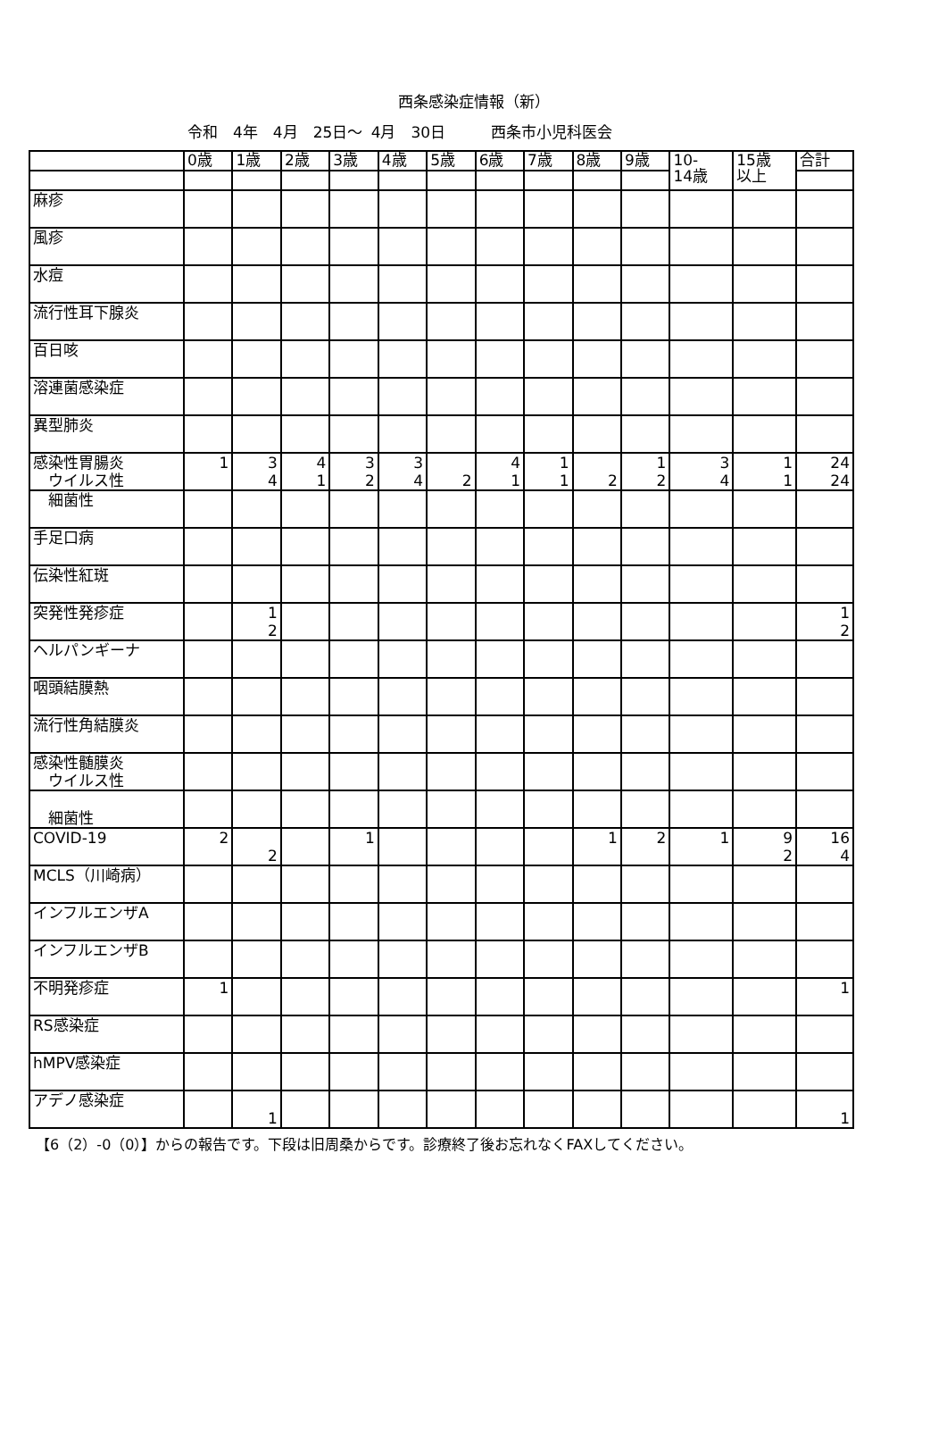西条感染症情報（新）
令和　4年　4月　25日～ 4月　30日　　　西条市小児科医会
| | 0歳 | 1歳 | 2歳 | 3歳 | 4歳 | 5歳 | 6歳 | 7歳 | 8歳 | 9歳 | 10- 14歳 | 15歳 以上 | 合計 |
| 麻疹 | | | | | | | | | | | | | |
| 風疹 | | | | | | | | | | | | | |
| 水痘 | | | | | | | | | | | | | |
| 流行性耳下腺炎 | | | | | | | | | | | | | |
| 百日咳 | | | | | | | | | | | | | |
| 溶連菌感染症 | | | | | | | | | | | | | |
| 異型肺炎 | | | | | | | | | | | | | |
| 感染性胃腸炎 ウイルス性 | 1 | 3 4 | 4 1 | 3 2 | 3 4 | 2 | 4 1 | 1 1 | 2 | 1 2 | 3 4 | 1 1 | 24 24 |
| 細菌性 | | | | | | | | | | | | | |
| 手足口病 | | | | | | | | | | | | | |
| 伝染性紅斑 | | | | | | | | | | | | | |
| 突発性発疹症 | | 1 2 | | | | | | | | | | | 1 2 |
| ヘルパンギーナ | | | | | | | | | | | | | |
| 咽頭結膜熱 | | | | | | | | | | | | | |
| 流行性角結膜炎 | | | | | | | | | | | | | |
| 感染性髄膜炎 ウイルス性 | | | | | | | | | | | | | |
| 細菌性 | | | | | | | | | | | | | |
| COVID-19 | 2 | 2 | | 1 | | | | | 1 | 2 | 1 | 9 2 | 16 4 |
| MCLS（川崎病） | | | | | | | | | | | | | |
| インフルエンザA | | | | | | | | | | | | | |
| インフルエンザB | | | | | | | | | | | | | |
| 不明発疹症 | 1 | | | | | | | | | | | | 1 |
| RS感染症 | | | | | | | | | | | | | |
| hMPV感染症 | | | | | | | | | | | | | |
| アデノ感染症 | | 1 | | | | | | | | | | | 1 |
【6（2）-0（0）】からの報告です。下段は旧周桑からです。診療終了後お忘れなくFAXしてください。